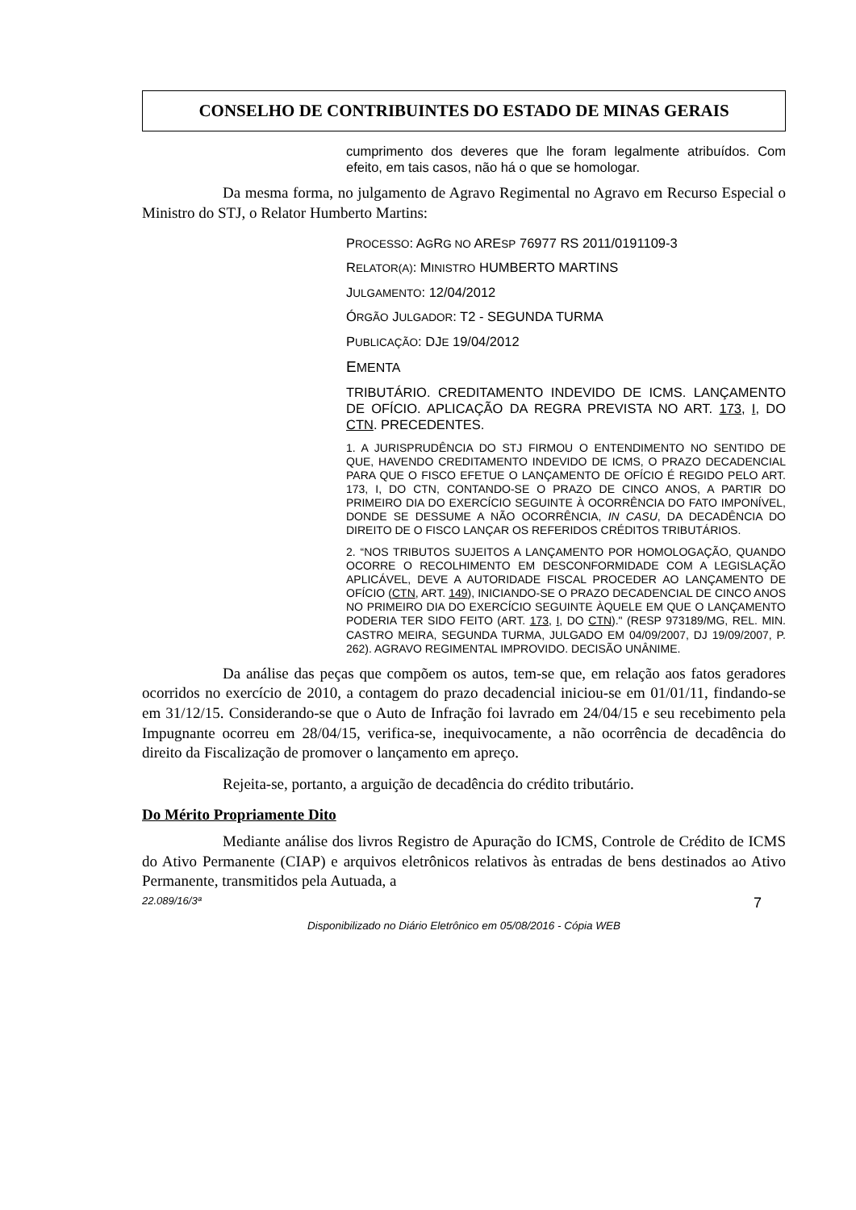CONSELHO DE CONTRIBUINTES DO ESTADO DE MINAS GERAIS
cumprimento dos deveres que lhe foram legalmente atribuídos. Com efeito, em tais casos, não há o que se homologar.
Da mesma forma, no julgamento de Agravo Regimental no Agravo em Recurso Especial o Ministro do STJ, o Relator Humberto Martins:
PROCESSO: AGRG NO ARESP 76977 RS 2011/0191109-3
RELATOR(A): MINISTRO HUMBERTO MARTINS
JULGAMENTO: 12/04/2012
ÓRGÃO JULGADOR: T2 - SEGUNDA TURMA
PUBLICAÇÃO: DJE 19/04/2012
EMENTA
TRIBUTÁRIO. CREDITAMENTO INDEVIDO DE ICMS. LANÇAMENTO DE OFÍCIO. APLICAÇÃO DA REGRA PREVISTA NO ART. 173, I, DO CTN. PRECEDENTES.
1. A JURISPRUDÊNCIA DO STJ FIRMOU O ENTENDIMENTO NO SENTIDO DE QUE, HAVENDO CREDITAMENTO INDEVIDO DE ICMS, O PRAZO DECADENCIAL PARA QUE O FISCO EFETUE O LANÇAMENTO DE OFÍCIO É REGIDO PELO ART. 173, I, DO CTN, CONTANDO-SE O PRAZO DE CINCO ANOS, A PARTIR DO PRIMEIRO DIA DO EXERCÍCIO SEGUINTE À OCORRÊNCIA DO FATO IMPONÍVEL, DONDE SE DESSUME A NÃO OCORRÊNCIA, IN CASU, DA DECADÊNCIA DO DIREITO DE O FISCO LANÇAR OS REFERIDOS CRÉDITOS TRIBUTÁRIOS.
2. “NOS TRIBUTOS SUJEITOS A LANÇAMENTO POR HOMOLOGAÇÃO, QUANDO OCORRE O RECOLHIMENTO EM DESCONFORMIDADE COM A LEGISLAÇÃO APLICÁVEL, DEVE A AUTORIDADE FISCAL PROCEDER AO LANÇAMENTO DE OFÍCIO (CTN, ART. 149), INICIANDO-SE O PRAZO DECADENCIAL DE CINCO ANOS NO PRIMEIRO DIA DO EXERCÍCIO SEGUINTE ÀQUELE EM QUE O LANÇAMENTO PODERIA TER SIDO FEITO (ART. 173, I, DO CTN)." (RESP 973189/MG, REL. MIN. CASTRO MEIRA, SEGUNDA TURMA, JULGADO EM 04/09/2007, DJ 19/09/2007, P. 262). AGRAVO REGIMENTAL IMPROVIDO. DECISÃO UNÂNIME.
Da análise das peças que compõem os autos, tem-se que, em relação aos fatos geradores ocorridos no exercício de 2010, a contagem do prazo decadencial iniciou-se em 01/01/11, findando-se em 31/12/15. Considerando-se que o Auto de Infração foi lavrado em 24/04/15 e seu recebimento pela Impugnante ocorreu em 28/04/15, verifica-se, inequivocamente, a não ocorrência de decadência do direito da Fiscalização de promover o lançamento em apreço.
Rejeita-se, portanto, a arguição de decadência do crédito tributário.
Do Mérito Propriamente Dito
Mediante análise dos livros Registro de Apuração do ICMS, Controle de Crédito de ICMS do Ativo Permanente (CIAP) e arquivos eletrônicos relativos às entradas de bens destinados ao Ativo Permanente, transmitidos pela Autuada, a
22.089/16/3ª 7
Disponibilizado no Diário Eletrônico em 05/08/2016 - Cópia WEB